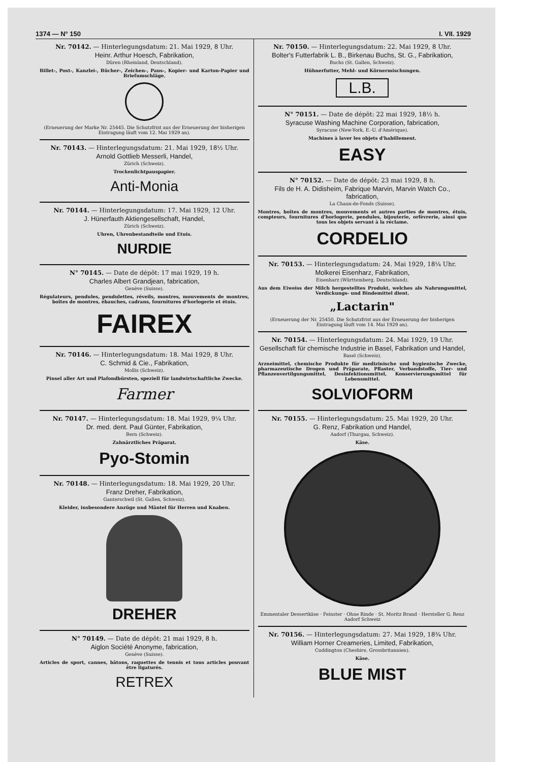1374 — N° 150 I. VII. 1929
Nr. 70142. — Hinterlegungsdatum: 21. Mai 1929, 8 Uhr.
Heinr. Arthur Hoesch, Fabrikation,
Düren (Rheinland, Deutschland).
Billet-, Post-, Kanzlei-, Bücher-, Zeichen-, Paus-, Kopier- und Karton-Papier und Briefumschläge.
(Erneuerung der Marke Nr. 25445. Die Schutzfrist aus der Erneuerung der bisherigen Eintragung läuft vom 12. Mai 1929 an).
Nr. 70143. — Hinterlegungsdatum: 21. Mai 1929, 18½ Uhr.
Arnold Gottlieb Messerli, Handel,
Zürich (Schweiz).
Trockenlichtpauspapier.
Anti-Monia
Nr. 70144. — Hinterlegungsdatum: 17. Mai 1929, 12 Uhr.
J. Hünerfauth Aktiengesellschaft, Handel,
Zürich (Schweiz).
Uhren, Uhrenbestandteile und Etuis.
NURDIE
N° 70145. — Date de dépôt: 17 mai 1929, 19 h.
Charles Albert Grandjean, fabrication,
Genève (Suisse).
Régulateurs, pendules, pendulettes, réveils, montres, mouvements de montres, boîtes de montres, ébauches, cadrans, fournitures d'horlogerie et étuis.
FAIREX
Nr. 70146. — Hinterlegungsdatum: 18. Mai 1929, 8 Uhr.
C. Schmid & Cie., Fabrikation,
Mollis (Schweiz).
Pinsel aller Art und Plafondbürsten, speziell für landwirtschaftliche Zwecke.
Farmer
Nr. 70147. — Hinterlegungsdatum: 18. Mai 1929, 9¼ Uhr.
Dr. med. dent. Paul Günter, Fabrikation,
Bern (Schweiz).
Zahnärztliches Präparat.
Pyo-Stomin
Nr. 70148. — Hinterlegungsdatum: 18. Mai 1929, 20 Uhr.
Franz Dreher, Fabrikation,
Ganterschwil (St. Gallen, Schweiz).
Kleider, insbesondere Anzüge und Mäntel für Herren und Knaben.
DREHER
N° 70149. — Date de dépôt: 21 mai 1929, 8 h.
Aiglon Société Anonyme, fabrication,
Genève (Suisse).
Articles de sport, cannes, bâtons, raquettes de tennis et tous articles pouvant être ligaturés.
RETREX
Nr. 70150. — Hinterlegungsdatum: 22. Mai 1929, 8 Uhr.
Bolter's Futterfabrik L. B., Birkenau Buchs, St. G., Fabrikation,
Buchs (St. Gallen, Schweiz).
Hühnerfutter, Mehl- und Körnermischungen.
L.B.
N° 70151. — Date de dépôt: 22 mai 1929, 18½ h.
Syracuse Washing Machine Corporation, fabrication,
Syracuse (New-York, E.-U. d'Amérique).
Machines à laver les objets d'habillement.
EASY
N° 70152. — Date de dépôt: 23 mai 1929, 8 h.
Fils de H. A. Didisheim, Fabrique Marvin, Marvin Watch Co., fabrication,
La Chaux-de-Fonds (Suisse).
Montres, boîtes de montres, mouvements et autres parties de montres, étuis, compteurs, fournitures d'horlogerie, pendules, bijouterie, orfèvrerie, ainsi que tous les objets servant à la réclame.
CORDELIO
Nr. 70153. — Hinterlegungsdatum: 24. Mai 1929, 18¼ Uhr.
Molkerei Eisenharz, Fabrikation,
Eisenharz (Württemberg, Deutschland).
Aus dem Eiweiss der Milch hergestelltes Produkt, welches als Nahrungsmittel, Verdickungs- und Bindemittel dient.
„Lactarin"
(Erneuerung der Nr. 25450. Die Schutzfrist aus der Erneuerung der bisherigen Eintragung läuft vom 14. Mai 1929 an).
Nr. 70154. — Hinterlegungsdatum: 24. Mai 1929, 19 Uhr.
Gesellschaft für chemische Industrie in Basel, Fabrikation und Handel,
Basel (Schweiz).
Arzneimittel, chemische Produkte für medizinische und hygienische Zwecke, pharmazeutische Drogen und Präparate, Pflaster, Verbandstoffe, Tier- und Pflanzenvertilgungsmittel, Desinfektionsmittel, Konservierungsmittel für Lebensmittel.
SOLVIOFORM
Nr. 70155. — Hinterlegungsdatum: 25. Mai 1929, 20 Uhr.
G. Renz, Fabrikation und Handel,
Aadorf (Thurgau, Schweiz).
Käse.
Emmentaler Dessertkäse · Feinster · Ohne Rinde · St. Moritz Brand · Hersteller G. Renz Aadorf Schweiz
Nr. 70156. — Hinterlegungsdatum: 27. Mai 1929, 18¾ Uhr.
William Horner Creameries, Limited, Fabrikation,
Cuddington (Cheshire, Grossbritannien).
Käse.
BLUE MIST